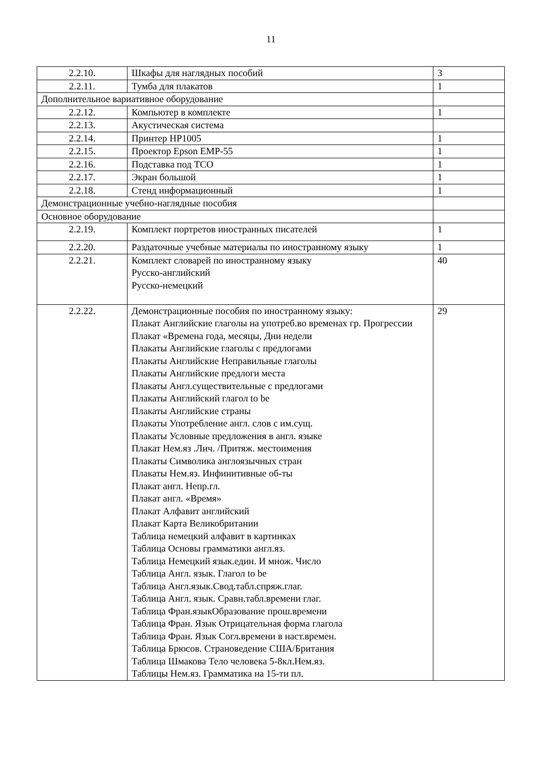11
| 2.2.10. | Шкафы для наглядных пособий | 3 |
| 2.2.11. | Тумба для плакатов | 1 |
| Дополнительное вариативное оборудование | | |
| 2.2.12. | Компьютер в комплекте | 1 |
| 2.2.13. | Акустическая система | |
| 2.2.14. | Принтер HP1005 | 1 |
| 2.2.15. | Проектор Epson EMP-55 | 1 |
| 2.2.16. | Подставка под ТСО | 1 |
| 2.2.17. | Экран большой | 1 |
| 2.2.18. | Стенд информационный | 1 |
| Демонстрационные учебно-наглядные пособия | | |
| Основное оборудование | | |
| 2.2.19. | Комплект портретов иностранных писателей | 1 |
| 2.2.20. | Раздаточные учебные материалы по иностранному языку | 1 |
| 2.2.21. | Комплект словарей по иностранному языку Русско-английский Русско-немецкий | 40 |
| 2.2.22. | Демонстрационные пособия по иностранному языку: Плакат Английские глаголы на употреб.во временах гр. Прогрессии Плакат «Времена года, месяцы, Дни недели Плакаты Английские глаголы с предлогами Плакаты Английские Неправильные глаголы Плакаты Английские предлоги места Плакаты Англ.существительные с предлогами Плакаты Английский глагол to be Плакаты Английские страны Плакаты Употребление англ. слов с им.сущ. Плакаты Условные предложения в англ. языке Плакат Нем.яз .Лич. /Притяж. местоимения Плакаты Символика англоязычных стран Плакаты Нем.яз. Инфинитивные об-ты Плакат англ. Непр.гл. Плакат англ. «Время» Плакат Алфавит английский Плакат Карта Великобритании Таблица немецкий алфавит в картинках Таблица Основы грамматики англ.яз. Таблица Немецкий язык.един. И множ. Число Таблица Англ. язык. Глагол to be Таблица Англ.язык.Свод.табл.спряж.глаг. Таблица Англ. язык. Сравн.табл.времени глаг. Таблица Фран.языкОбразование прош.времени Таблица Фран. Язык Отрицательная форма глагола Таблица Фран. Язык Согл.времени в наст.времен. Таблица Брюсов. Страноведение США/Британия Таблица Шмакова Тело человека 5-8кл.Нем.яз. Таблицы Нем.яз. Грамматика на 15-ти пл. | 29 |